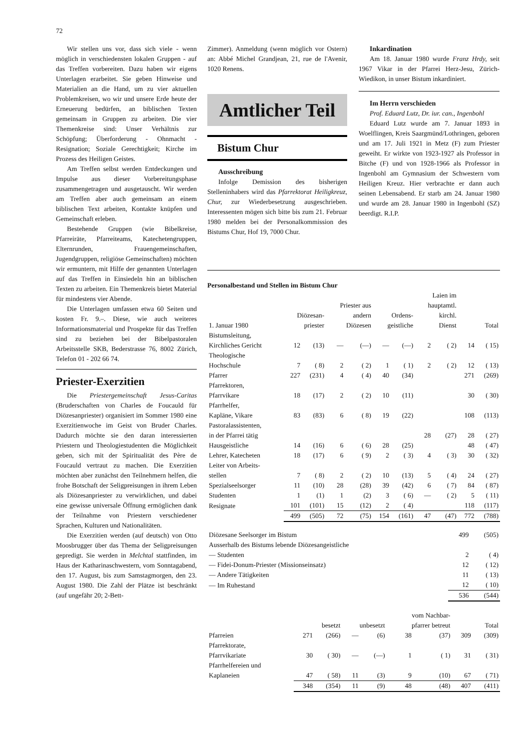72
Wir stellen uns vor, dass sich viele - wenn möglich in verschiedensten lokalen Gruppen - auf das Treffen vorbereiten. Dazu haben wir eigens Unterlagen erarbeitet. Sie geben Hinweise und Materialien an die Hand, um zu vier aktuellen Problemkreisen, wo wir und unsere Erde heute der Erneuerung bedürfen, an biblischen Texten gemeinsam in Gruppen zu arbeiten. Die vier Themenkreise sind: Unser Verhältnis zur Schöpfung; Überforderung - Ohnmacht - Resignation; Soziale Gerechtigkeit; Kirche im Prozess des Heiligen Geistes.
Am Treffen selbst werden Entdeckungen und Impulse aus dieser Vorbereitungsphase zusammengetragen und ausgetauscht. Wir werden am Treffen aber auch gemeinsam an einem biblischen Text arbeiten, Kontakte knüpfen und Gemeinschaft erleben.
Bestehende Gruppen (wie Bibelkreise, Pfarreiräte, Pfarreiteams, Katechetengruppen, Elternrunden, Frauengemeinschaften, Jugendgruppen, religiöse Gemeinschaften) möchten wir ermuntern, mit Hilfe der genannten Unterlagen auf das Treffen in Einsiedeln hin an biblischen Texten zu arbeiten. Ein Themenkreis bietet Material für mindestens vier Abende.
Die Unterlagen umfassen etwa 60 Seiten und kosten Fr. 9.–. Diese, wie auch weiteres Informationsmaterial und Prospekte für das Treffen sind zu beziehen bei der Bibelpastoralen Arbeitsstelle SKB, Bederstrasse 76, 8002 Zürich, Telefon 01 - 202 66 74.
Priester-Exerzitien
Die Priestergemeinschaft Jesus-Caritas (Bruderschaften von Charles de Foucauld für Diözesanpriester) organisiert im Sommer 1980 eine Exerzitienwoche im Geist von Bruder Charles. Dadurch möchte sie den daran interessierten Priestern und Theologiestudenten die Möglichkeit geben, sich mit der Spiritualität des Père de Foucauld vertraut zu machen. Die Exerzitien möchten aber zunächst den Teilnehmern helfen, die frohe Botschaft der Seligpreisungen in ihrem Leben als Diözesanpriester zu verwirklichen, und dabei eine gewisse universale Öffnung ermöglichen dank der Teilnahme von Priestern verschiedener Sprachen, Kulturen und Nationalitäten.
Die Exerzitien werden (auf deutsch) von Otto Moosbrugger über das Thema der Seligpreisungen gepredigt. Sie werden in Melchtal stattfinden, im Haus der Katharinaschwestern, vom Sonntagabend, den 17. August, bis zum Samstagmorgen, den 23. August 1980. Die Zahl der Plätze ist beschränkt (auf ungefähr 20; 2-Bett-
Zimmer). Anmeldung (wenn möglich vor Ostern) an: Abbé Michel Grandjean, 21, rue de l'Avenir, 1020 Renens.
Amtlicher Teil
Bistum Chur
Ausschreibung
Infolge Demission des bisherigen Stelleninhabers wird das Pfarrektorat Heiligkreuz, Chur, zur Wiederbesetzung ausgeschrieben. Interessenten mögen sich bitte bis zum 21. Februar 1980 melden bei der Personalkommission des Bistums Chur, Hof 19, 7000 Chur.
Inkardination
Am 18. Januar 1980 wurde Franz Hrdy, seit 1967 Vikar in der Pfarrei Herz-Jesu, Zürich-Wiedikon, in unser Bistum inkardiniert.
Im Herrn verschieden
Prof. Eduard Lutz, Dr. iur. can., Ingenbohl
Eduard Lutz wurde am 7. Januar 1893 in Woelflingen, Kreis Saargmünd/Lothringen, geboren und am 17. Juli 1921 in Metz (F) zum Priester geweiht. Er wirkte von 1923-1927 als Professor in Bitche (F) und von 1928-1966 als Professor in Ingenbohl am Gymnasium der Schwestern vom Heiligen Kreuz. Hier verbrachte er dann auch seinen Lebensabend. Er starb am 24. Januar 1980 und wurde am 28. Januar 1980 in Ingenbohl (SZ) beerdigt. R.I.P.
Personalbestand und Stellen im Bistum Chur
| 1. Januar 1980 | Diözesan- priester | | Priester aus andern Diözesen | | Ordens- geistliche | | Laien im hauptamtl. kirchl. Dienst | | Total | |
| --- | --- | --- | --- | --- | --- | --- | --- | --- | --- | --- |
| Bistumsleitung, Kirchliches Gericht | 12 | (13) | — | (—) | — | (—) | 2 | ( 2) | 14 | ( 15) |
| Theologische Hochschule | 7 | ( 8) | 2 | ( 2) | 1 | ( 1) | 2 | ( 2) | 12 | ( 13) |
| Pfarrer | 227 | (231) | 4 | ( 4) | 40 | (34) | | | 271 | (269) |
| Pfarrektoren, Pfarrvikare | 18 | (17) | 2 | ( 2) | 10 | (11) | | | 30 | ( 30) |
| Pfarrhelfer, Kapläne, Vikare | 83 | (83) | 6 | ( 8) | 19 | (22) | | | 108 | (113) |
| Pastoralassistenten, in der Pfarrei tätig | | | | | | | 28 | (27) | 28 | ( 27) |
| Hausgeistliche | 14 | (16) | 6 | ( 6) | 28 | (25) | | | 48 | ( 47) |
| Lehrer, Katecheten | 18 | (17) | 6 | ( 9) | 2 | ( 3) | 4 | ( 3) | 30 | ( 32) |
| Leiter von Arbeits- stellen | 7 | ( 8) | 2 | ( 2) | 10 | (13) | 5 | ( 4) | 24 | ( 27) |
| Spezialseelsorger | 11 | (10) | 28 | (28) | 39 | (42) | 6 | ( 7) | 84 | ( 87) |
| Studenten | 1 | (1) | 1 | (2) | 3 | ( 6) | — | ( 2) | 5 | ( 11) |
| Resignate | 101 | (101) | 15 | (12) | 2 | ( 4) | | | 118 | (117) |
| | 499 | (505) | 72 | (75) | 154 | (161) | 47 | (47) | 772 | (788) |
| Diözesane Seelsorger im Bistum | 499 | (505) |
| Ausserhalb des Bistums lebende Diözesangeistliche | | |
| — Studenten | 2 | ( 4) |
| — Fidei-Donum-Priester (Missionseinsatz) | 12 | ( 12) |
| — Andere Tätigkeiten | 11 | ( 13) |
| — Im Ruhestand | 12 | ( 10) |
| | 536 | (544) |
| | besetzt | | unbesetzt | | vom Nachbar- pfarrer betreut | | Total | |
| --- | --- | --- | --- | --- | --- | --- | --- | --- |
| Pfarreien | 271 | (266) | — | (6) | 38 | (37) | 309 | (309) |
| Pfarrektorate, Pfarrvikariate | 30 | ( 30) | — | (—) | 1 | ( 1) | 31 | ( 31) |
| Pfarrhelfereien und Kaplaneien | 47 | ( 58) | 11 | (3) | 9 | (10) | 67 | ( 71) |
| | 348 | (354) | 11 | (9) | 48 | (48) | 407 | (411) |